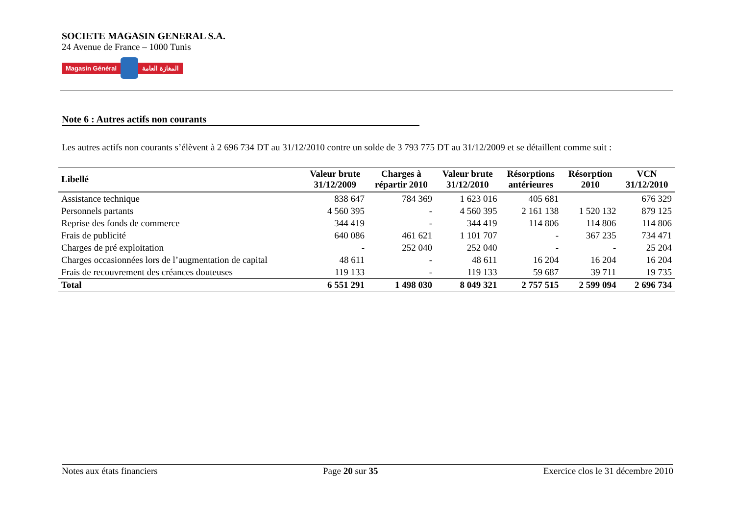SOCIETE MAGASIN GENERAL S.A.
24 Avenue de France – 1000 Tunis
Magasin Général المغازة العامة
Note 6 : Autres actifs non courants
Les autres actifs non courants s’élèvent à 2 696 734 DT au 31/12/2010 contre un solde de 3 793 775 DT au 31/12/2009 et se détaillent comme suit :
| Libellé | Valeur brute 31/12/2009 | Charges à répartir 2010 | Valeur brute 31/12/2010 | Résorptions antérieures | Résorption 2010 | VCN 31/12/2010 |
| --- | --- | --- | --- | --- | --- | --- |
| Assistance technique | 838 647 | 784 369 | 1 623 016 | 405 681 | | 676 329 |
| Personnels partants | 4 560 395 | - | 4 560 395 | 2 161 138 | 1 520 132 | 879 125 |
| Reprise des fonds de commerce | 344 419 | - | 344 419 | 114 806 | 114 806 | 114 806 |
| Frais de publicité | 640 086 | 461 621 | 1 101 707 | - | 367 235 | 734 471 |
| Charges de pré exploitation | - | 252 040 | 252 040 | - | - | 25 204 |
| Charges occasionnées lors de l’augmentation de capital | 48 611 | - | 48 611 | 16 204 | 16 204 | 16 204 |
| Frais de recouvrement des créances douteuses | 119 133 | - | 119 133 | 59 687 | 39 711 | 19 735 |
| Total | 6 551 291 | 1 498 030 | 8 049 321 | 2 757 515 | 2 599 094 | 2 696 734 |
Notes aux états financiers Page 20 sur 35 Exercice clos le 31 décembre 2010